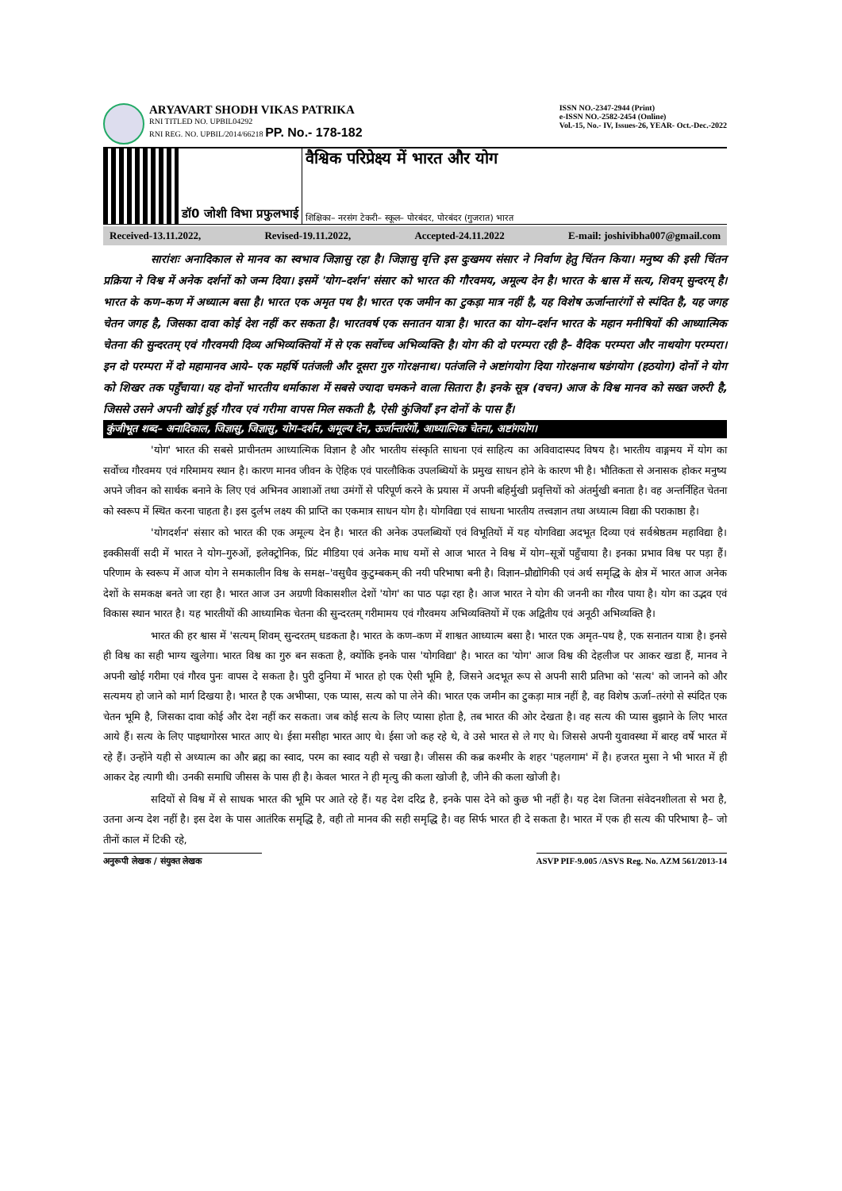ARYAVART SHODH VIKAS PATRIKA
RNI TITLED NO. UPBIL04292
RNI REG. NO. UPBIL/2014/66218 PP. No.- 178-182
ISSN NO.-2347-2944 (Print)
e-ISSN NO.-2582-2454 (Online)
Vol.-15, No.- IV, Issues-26, YEAR- Oct.-Dec.-2022
डॉ0 जोशी विभा प्रफुलभाई
वैश्विक परिप्रेक्ष्य में भारत और योग
शिक्षिका– नरसंग टेकरी– स्कूल– पोरबंदर, पोरबंदर (गुजरात) भारत
Received-13.11.2022, Revised-19.11.2022, Accepted-24.11.2022 E-mail: joshivibha007@gmail.com
सारांशः अनादिकाल से मानव का स्वभाव जिज्ञासु रहा है। जिज्ञासु वृत्ति इस दुःखमय संसार ने निर्वाण हेतु चिंतन किया। मनुष्य की इसी चिंतन प्रक्रिया ने विश्व में अनेक दर्शनों को जन्म दिया। इसमें 'योग–दर्शन' संसार को भारत की गौरवमय, अमूल्य देन है। भारत के श्वास में सत्य, शिवम् सुन्दरम् है। भारत के कण–कण में अध्यात्म बसा है। भारत एक अमृत पथ है। भारत एक जमीन का टुकड़ा मात्र नहीं है, यह विशेष ऊर्जान्तारंगों से स्पंदित है, यह जगह चेतन जगह है, जिसका दावा कोई देश नहीं कर सकता है। भारतवर्ष एक सनातन यात्रा है। भारत का योग–दर्शन भारत के महान मनीषियों की आध्यात्मिक चेतना की सुन्दरतम् एवं गौरवमयी दिव्य अभिव्यक्तियों में से एक सर्वोच्च अभिव्यक्ति है। योग की दो परम्परा रही है– वैदिक परम्परा और नाथयोग परम्परा। इन दो परम्परा में दो महामानव आये– एक महर्षि पतंजली और दूसरा गुरु गोरक्षनाथ। पतंजलि ने अष्टांगयोग दिया गोरक्षनाथ षडंगयोग (हठयोग) दोनों ने योग को शिखर तक पहुँचाया। यह दोनों भारतीय धर्माकाश में सबसे ज्यादा चमकने वाला सितारा है। इनके सूत्र (वचन) आज के विश्व मानव को सख्त जरुरी है, जिससे उसने अपनी खोई हुई गौरव एवं गरीमा वापस मिल सकती है, ऐसी कुंजियाँ इन दोनों के पास हैं।
कुंजीभूत शब्द– अनादिकाल, जिज्ञासु, जिज्ञासु, योग–दर्शन, अमूल्य देन, ऊर्जान्तारंगों, आध्यात्मिक चेतना, अष्टांगयोग।
'योग' भारत की सबसे प्राचीनतम आध्यात्मिक विज्ञान है और भारतीय संस्कृति साधना एवं साहित्य का अविवादास्पद विषय है। भारतीय वाङ्गमय में योग का सर्वोच्च गौरवमय एवं गरिमामय स्थान है। कारण मानव जीवन के ऐहिक एवं पारलौकिक उपलब्धियों के प्रमुख साधन होने के कारण भी है। भौतिकता से अनासक होकर मनुष्य अपने जीवन को सार्थक बनाने के लिए एवं अभिनव आशाओं तथा उमंगों से परिपूर्ण करने के प्रयास में अपनी बहिर्मुखी प्रवृत्तियों को अंतर्मुखी बनाता है। वह अन्तर्निहित चेतना को स्वरूप में स्थित करना चाहता है। इस दुर्लभ लक्ष्य की प्राप्ति का एकमात्र साधन योग है। योगविद्या एवं साधना भारतीय तत्त्वज्ञान तथा अध्यात्म विद्या की पराकाष्ठा है।
'योगदर्शन' संसार को भारत की एक अमूल्य देन है। भारत की अनेक उपलब्धियों एवं विभूतियों में यह योगविद्या अदभूत दिव्या एवं सर्वश्रेष्ठतम महाविद्या है। इक्कीसवीं सदी में भारत ने योग–गुरुओं, इलेक्ट्रोनिक, प्रिंट मीडिया एवं अनेक माध यमों से आज भारत ने विश्व में योग–सूत्रों पहुँचाया है। इनका प्रभाव विश्व पर पड़ा हैं। परिणाम के स्वरूप में आज योग ने समकालीन विश्व के समक्ष–'वसुधैव कुटुम्बकम् की नयी परिभाषा बनी है। विज्ञान–प्रौद्योगिकी एवं अर्थ समृद्धि के क्षेत्र में भारत आज अनेक देशों के समकक्ष बनते जा रहा है। भारत आज उन अग्रणी विकासशील देशों 'योग' का पाठ पढ़ा रहा है। आज भारत ने योग की जननी का गौरव पाया है। योग का उद्भव एवं विकास स्थान भारत है। यह भारतीयों की आध्यामिक चेतना की सुन्दरतम् गरीमामय एवं गौरवमय अभिव्यक्तियों में एक अद्वितीय एवं अनूठी अभिव्यक्ति है।
भारत की हर श्वास में 'सत्यम् शिवम् सुन्दरतम् धडकता है। भारत के कण–कण में शाश्वत आध्यात्म बसा है। भारत एक अमृत–पथ है, एक सनातन यात्रा है। इनसे ही विश्व का सही भाग्य खुलेगा। भारत विश्व का गुरु बन सकता है, क्योंकि इनके पास 'योगविद्या' है। भारत का 'योग' आज विश्व की देहलीज पर आकर खडा हैं, मानव ने अपनी खोई गरीमा एवं गौरव पुनः वापस दे सकता है। पुरी दुनिया में भारत हो एक ऐसी भूमि है, जिसने अदभूत रूप से अपनी सारी प्रतिभा को 'सत्य' को जानने को और सत्यमय हो जाने को मार्ग दिखया है। भारत है एक अभीप्सा, एक प्यास, सत्य को पा लेने की। भारत एक जमीन का टुकड़ा मात्र नहीं है, वह विशेष ऊर्जा–तरंगो से स्पंदित एक चेतन भूमि है, जिसका दावा कोई और देश नहीं कर सकता। जब कोई सत्य के लिए प्यासा होता है, तब भारत की ओर देखता है। वह सत्य की प्यास बुझाने के लिए भारत आये हैं। सत्य के लिए पाइथागोरस भारत आए थे। ईसा मसीहा भारत आए थे। ईसा जो कह रहे थे, वे उसे भारत से ले गए थे। जिससे अपनी युवावस्था में बारह वर्षे भारत में रहे हैं। उन्होंने यही से अध्यात्म का और ब्रह्म का स्वाद, परम का स्वाद यही से चखा है। जीसस की कब्र कश्मीर के शहर 'पहलगाम' में है। हजरत मुसा ने भी भारत में ही आकर देह त्यागी थी। उनकी समाधि जीसस के पास ही है। केवल भारत ने ही मृत्यु की कला खोजी है, जीने की कला खोजी है।
सदियों से विश्व में से साधक भारत की भूमि पर आते रहे हैं। यह देश दरिद्र है, इनके पास देने को कुछ भी नहीं है। यह देश जितना संवेदनशीलता से भरा है, उतना अन्य देश नहीं है। इस देश के पास आतंरिक समृद्धि है, वही तो मानव की सही समृद्धि है। वह सिर्फ भारत ही दे सकता है। भारत में एक ही सत्य की परिभाषा है– जो तीनों काल में टिकी रहे,
अनुरूपी लेखक / संयुक्त लेखक ASVP PIF-9.005 /ASVS Reg. No. AZM 561/2013-14